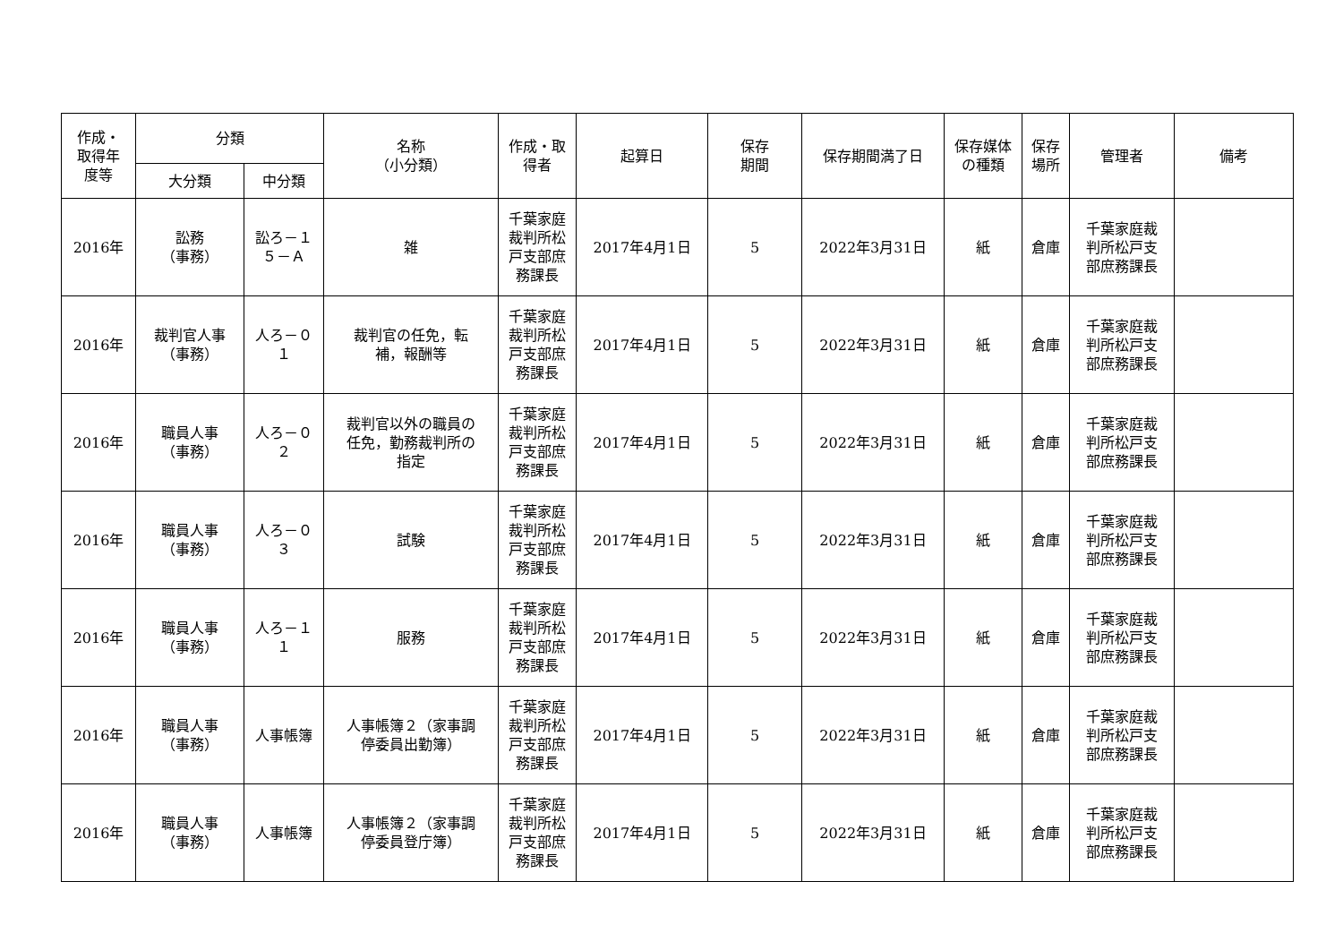| 作成・ 取得年 度等 | 分類 | | 名称 （小分類） | 作成・取 得者 | 起算日 | 保存 期間 | 保存期間満了日 | 保存媒体 の種類 | 保存 場所 | 管理者 | 備考 |
| --- | --- | --- | --- | --- | --- | --- | --- | --- | --- | --- | --- |
| | 大分類 | 中分類 | | | | | | | | | |
| 2016年 | 訟務 （事務） | 訟ろ－１ ５－Ａ | 雑 | 千葉家庭 裁判所松 戸支部庶 務課長 | 2017年4月1日 | 5 | 2022年3月31日 | 紙 | 倉庫 | 千葉家庭裁 判所松戸支 部庶務課長 | |
| 2016年 | 裁判官人事 （事務） | 人ろ－０ １ | 裁判官の任免，転 補，報酬等 | 千葉家庭 裁判所松 戸支部庶 務課長 | 2017年4月1日 | 5 | 2022年3月31日 | 紙 | 倉庫 | 千葉家庭裁 判所松戸支 部庶務課長 | |
| 2016年 | 職員人事 （事務） | 人ろ－０ ２ | 裁判官以外の職員の 任免，勤務裁判所の 指定 | 千葉家庭 裁判所松 戸支部庶 務課長 | 2017年4月1日 | 5 | 2022年3月31日 | 紙 | 倉庫 | 千葉家庭裁 判所松戸支 部庶務課長 | |
| 2016年 | 職員人事 （事務） | 人ろ－０ ３ | 試験 | 千葉家庭 裁判所松 戸支部庶 務課長 | 2017年4月1日 | 5 | 2022年3月31日 | 紙 | 倉庫 | 千葉家庭裁 判所松戸支 部庶務課長 | |
| 2016年 | 職員人事 （事務） | 人ろ－１ １ | 服務 | 千葉家庭 裁判所松 戸支部庶 務課長 | 2017年4月1日 | 5 | 2022年3月31日 | 紙 | 倉庫 | 千葉家庭裁 判所松戸支 部庶務課長 | |
| 2016年 | 職員人事 （事務） | 人事帳簿 | 人事帳簿２（家事調 停委員出勤簿） | 千葉家庭 裁判所松 戸支部庶 務課長 | 2017年4月1日 | 5 | 2022年3月31日 | 紙 | 倉庫 | 千葉家庭裁 判所松戸支 部庶務課長 | |
| 2016年 | 職員人事 （事務） | 人事帳簿 | 人事帳簿２（家事調 停委員登庁簿） | 千葉家庭 裁判所松 戸支部庶 務課長 | 2017年4月1日 | 5 | 2022年3月31日 | 紙 | 倉庫 | 千葉家庭裁 判所松戸支 部庶務課長 | |